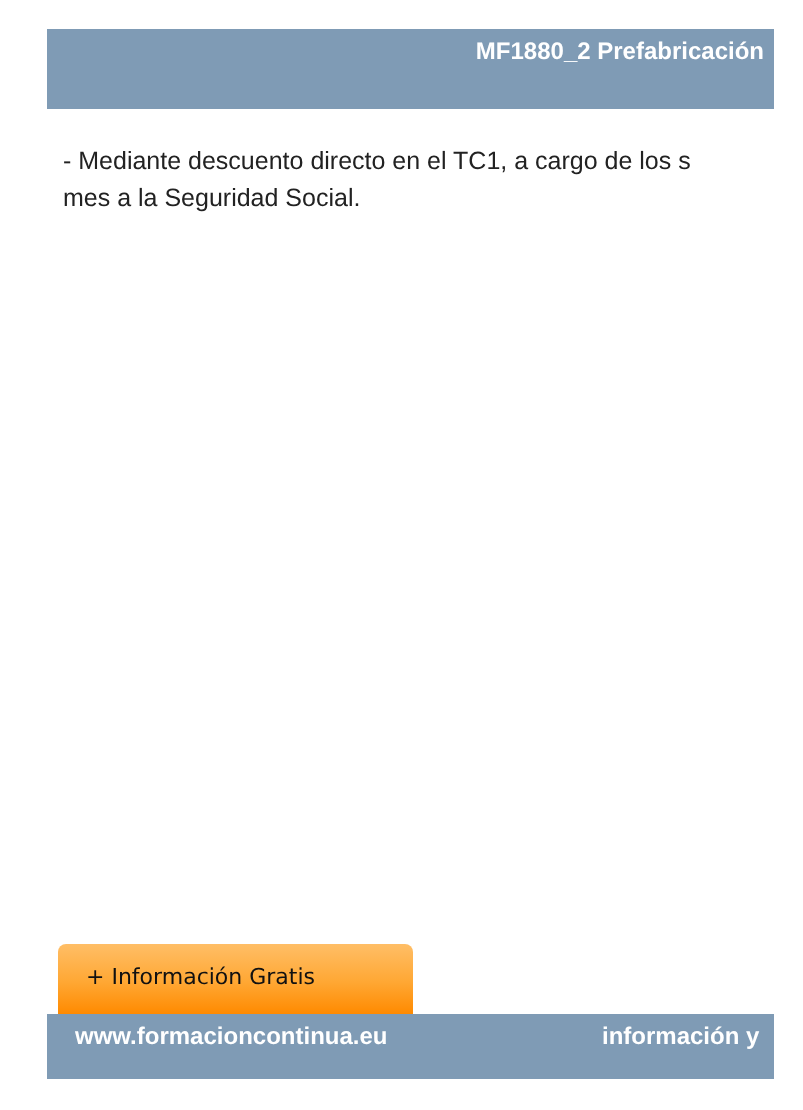MF1880_2 Prefabricación
- Mediante descuento directo en el TC1, a cargo de los s
mes a la Seguridad Social.
+ Información Gratis
www.formacioncontinua.eu información y